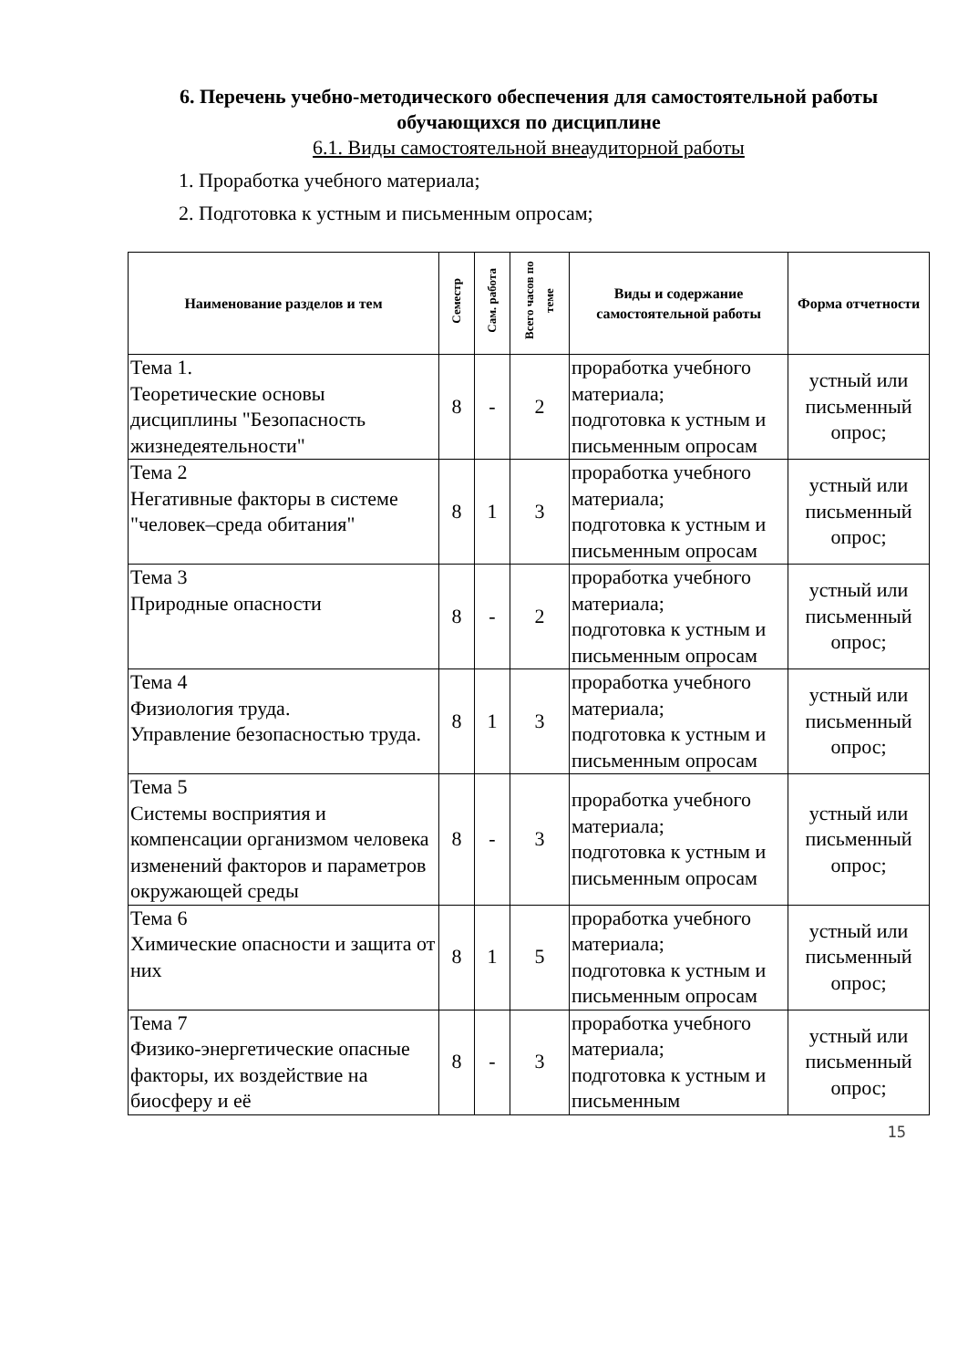6. Перечень учебно-методического обеспечения для самостоятельной работы обучающихся по дисциплине
6.1. Виды самостоятельной внеаудиторной работы
1. Проработка учебного материала;
2. Подготовка к устным и письменным опросам;
| Наименование разделов и тем | Семестр | Сам. работа | Всего часов по теме | Виды и содержание самостоятельной работы | Форма отчетности |
| --- | --- | --- | --- | --- | --- |
| Тема 1. Теоретические основы дисциплины "Безопасность жизнедеятельности" | 8 | - | 2 | проработка учебного материала; подготовка к устным и письменным опросам | устный или письменный опрос; |
| Тема 2 Негативные факторы в системе "человек–среда обитания" | 8 | 1 | 3 | проработка учебного материала; подготовка к устным и письменным опросам | устный или письменный опрос; |
| Тема 3 Природные опасности | 8 | - | 2 | проработка учебного материала; подготовка к устным и письменным опросам | устный или письменный опрос; |
| Тема 4 Физиология труда. Управление безопасностью труда. | 8 | 1 | 3 | проработка учебного материала; подготовка к устным и письменным опросам | устный или письменный опрос; |
| Тема 5 Системы восприятия и компенсации организмом человека изменений факторов и параметров окружающей среды | 8 | - | 3 | проработка учебного материала; подготовка к устным и письменным опросам | устный или письменный опрос; |
| Тема 6 Химические опасности и защита от них | 8 | 1 | 5 | проработка учебного материала; подготовка к устным и письменным опросам | устный или письменный опрос; |
| Тема 7 Физико-энергетические опасные факторы, их воздействие на биосферу и её | 8 | - | 3 | проработка учебного материала; подготовка к устным и письменным | устный или письменный опрос; |
15